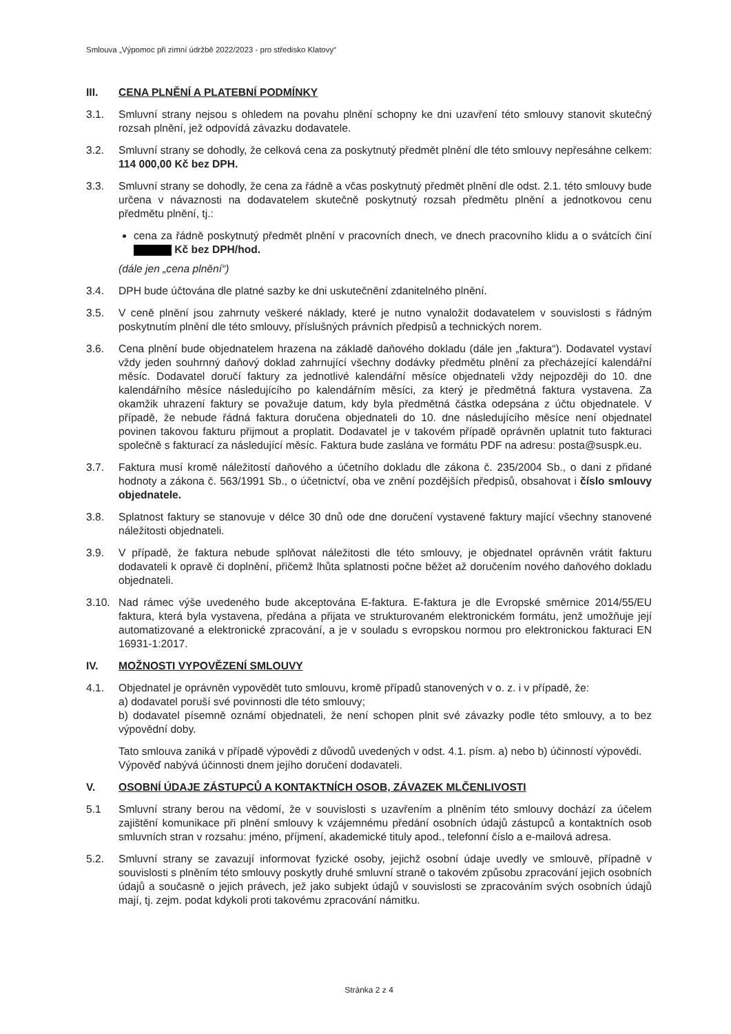Smlouva „Výpomoc při zimní údržbě 2022/2023 - pro středisko Klatovy“
III. CENA PLNĚNÍ A PLATEBNÍ PODMÍNKY
3.1. Smluvní strany nejsou s ohledem na povahu plnění schopny ke dni uzavření této smlouvy stanovit skutečný rozsah plnění, jež odpovídá závazku dodavatele.
3.2. Smluvní strany se dohodly, že celková cena za poskytnutý předmět plnění dle této smlouvy nepřesáhne celkem: 114 000,00 Kč bez DPH.
3.3. Smluvní strany se dohodly, že cena za řádně a včas poskytnutý předmět plnění dle odst. 2.1. této smlouvy bude určena v návaznosti na dodavatelem skutečně poskytnutý rozsah předmětu plnění a jednotkovou cenu předmětu plnění, tj.:
cena za řádně poskytnutý předmět plnění v pracovních dnech, ve dnech pracovního klidu a o svátcích činí Kč bez DPH/hod.
(dále jen „cena plnění“)
3.4. DPH bude účtována dle platné sazby ke dni uskutečnění zdanitelného plnění.
3.5. V ceně plnění jsou zahrnuty veškeré náklady, které je nutno vynaložit dodavatelem v souvislosti s řádným poskytnutím plnění dle této smlouvy, příslušných právních předpisů a technických norem.
3.6. Cena plnění bude objednatelem hrazena na základě daňového dokladu (dále jen „faktura“). Dodavatel vystaví vždy jeden souhrnný daňový doklad zahrnující všechny dodávky předmětu plnění za přecházející kalendářní měsíc. Dodavatel doručí faktury za jednotlivé kalendářní měsíce objednateli vždy nejpozději do 10. dne kalendářního měsíce následujícího po kalendářním měsíci, za který je předmětná faktura vystavena. Za okamžik uhrazení faktury se považuje datum, kdy byla předmětná částka odepsána z účtu objednatele. V případě, že nebude řádná faktura doručena objednateli do 10. dne následujícího měsíce není objednatel povinen takovou fakturu přijmout a proplatit. Dodavatel je v takovém případě oprávněn uplatnit tuto fakturaci společně s fakturací za následující měsíc. Faktura bude zaslána ve formátu PDF na adresu: posta@suspk.eu.
3.7. Faktura musí kromě náležitostí daňového a účetního dokladu dle zákona č. 235/2004 Sb., o dani z přidané hodnoty a zákona č. 563/1991 Sb., o účetnictví, oba ve znění pozdějších předpisů, obsahovat i číslo smlouvy objednatele.
3.8. Splatnost faktury se stanovuje v délce 30 dnů ode dne doručení vystavené faktury mající všechny stanovené náležitosti objednateli.
3.9. V případě, že faktura nebude splňovat náležitosti dle této smlouvy, je objednatel oprávněn vrátit fakturu dodavateli k opravě či doplnění, přičemž lhůta splatnosti počne běžet až doručením nového daňového dokladu objednateli.
3.10. Nad rámec výše uvedeného bude akceptována E-faktura. E-faktura je dle Evropské směrnice 2014/55/EU faktura, která byla vystavena, předána a přijata ve strukturovaném elektronickém formátu, jenž umožňuje její automatizované a elektronické zpracování, a je v souladu s evropskou normou pro elektronickou fakturaci EN 16931-1:2017.
IV. MOŽNOSTI VYPOVĚZENÍ SMLOUVY
4.1. Objednatel je oprávněn vypovědět tuto smlouvu, kromě případů stanovených v o. z. i v případě, že:
a) dodavatel poruší své povinnosti dle této smlouvy;
b) dodavatel písemně oznámí objednateli, že není schopen plnit své závazky podle této smlouvy, a to bez výpovědní doby.
Tato smlouva zaniká v případě výpovědi z důvodů uvedených v odst. 4.1. písm. a) nebo b) účinností výpovědi. Výpověď nabývá účinnosti dnem jejího doručení dodavateli.
V. OSOBNÍ ÚDAJE ZÁSTUPCŮ A KONTAKTNÍCH OSOB, ZÁVAZEK MLČENLIVOSTI
5.1 Smluvní strany berou na vědomí, že v souvislosti s uzavřením a plněním této smlouvy dochází za účelem zajištění komunikace při plnění smlouvy k vzájemnému předání osobních údajů zástupců a kontaktních osob smluvních stran v rozsahu: jméno, příjmení, akademické tituly apod., telefonní číslo a e-mailová adresa.
5.2. Smluvní strany se zavazují informovat fyzické osoby, jejichž osobní údaje uvedly ve smlouvě, případně v souvislosti s plněním této smlouvy poskytly druhé smluvní straně o takovém způsobu zpracování jejich osobních údajů a současně o jejich právech, jež jako subjekt údajů v souvislosti se zpracováním svých osobních údajů mají, tj. zejm. podat kdykoli proti takovému zpracování námitku.
Stránka 2 z 4